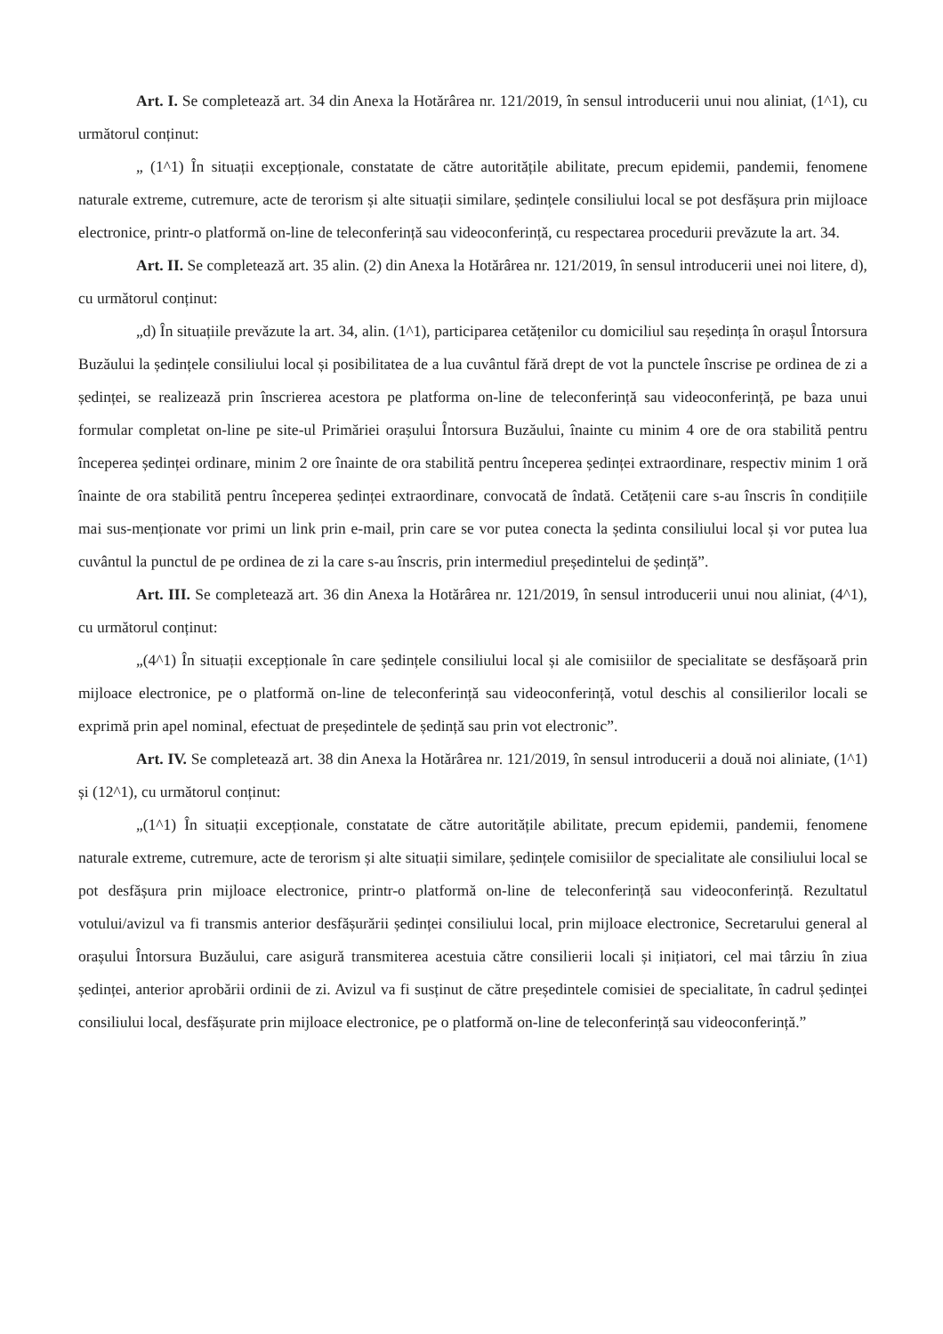Art. I. Se completează art. 34 din Anexa la Hotărârea nr. 121/2019, în sensul introducerii unui nou aliniat, (1^1), cu următorul conținut:
„ (1^1) În situații excepționale, constatate de către autoritățile abilitate, precum epidemii, pandemii, fenomene naturale extreme, cutremure, acte de terorism și alte situații similare, ședințele consiliului local se pot desfășura prin mijloace electronice, printr-o platformă on-line de teleconferință sau videoconferință, cu respectarea procedurii prevăzute la art. 34.
Art. II. Se completează art. 35 alin. (2) din Anexa la Hotărârea nr. 121/2019, în sensul introducerii unei noi litere, d), cu următorul conținut:
„d) În situațiile prevăzute la art. 34, alin. (1^1), participarea cetățenilor cu domiciliul sau reședința în orașul Întorsura Buzăului la ședințele consiliului local și posibilitatea de a lua cuvântul fără drept de vot la punctele înscrise pe ordinea de zi a ședinței, se realizează prin înscrierea acestora pe platforma on-line de teleconferință sau videoconferință, pe baza unui formular completat on-line pe site-ul Primăriei orașului Întorsura Buzăului, înainte cu minim 4 ore de ora stabilită pentru începerea ședinței ordinare, minim 2 ore înainte de ora stabilită pentru începerea ședinței extraordinare, respectiv minim 1 oră înainte de ora stabilită pentru începerea ședinței extraordinare, convocată de îndată. Cetățenii care s-au înscris în condițiile mai sus-menționate vor primi un link prin e-mail, prin care se vor putea conecta la ședinta consiliului local și vor putea lua cuvântul la punctul de pe ordinea de zi la care s-au înscris, prin intermediul președintelui de ședință”.
Art. III. Se completează art. 36 din Anexa la Hotărârea nr. 121/2019, în sensul introducerii unui nou aliniat, (4^1), cu următorul conținut:
„(4^1) În situații excepționale în care ședințele consiliului local și ale comisiilor de specialitate se desfășoară prin mijloace electronice, pe o platformă on-line de teleconferință sau videoconferință, votul deschis al consilierilor locali se exprimă prin apel nominal, efectuat de președintele de ședință sau prin vot electronic”.
Art. IV. Se completează art. 38 din Anexa la Hotărârea nr. 121/2019, în sensul introducerii a două noi aliniate, (1^1) și (12^1), cu următorul conținut:
„(1^1) În situații excepționale, constatate de către autoritățile abilitate, precum epidemii, pandemii, fenomene naturale extreme, cutremure, acte de terorism și alte situații similare, ședințele comisiilor de specialitate ale consiliului local se pot desfășura prin mijloace electronice, printr-o platformă on-line de teleconferință sau videoconferință. Rezultatul votului/avizul va fi transmis anterior desfășurării ședinței consiliului local, prin mijloace electronice, Secretarului general al orașului Întorsura Buzăului, care asigură transmiterea acestuia către consilierii locali și inițiatori, cel mai târziu în ziua ședinței, anterior aprobării ordinii de zi. Avizul va fi susținut de către președintele comisiei de specialitate, în cadrul ședinței consiliului local, desfășurate prin mijloace electronice, pe o platformă on-line de teleconferință sau videoconferință.”